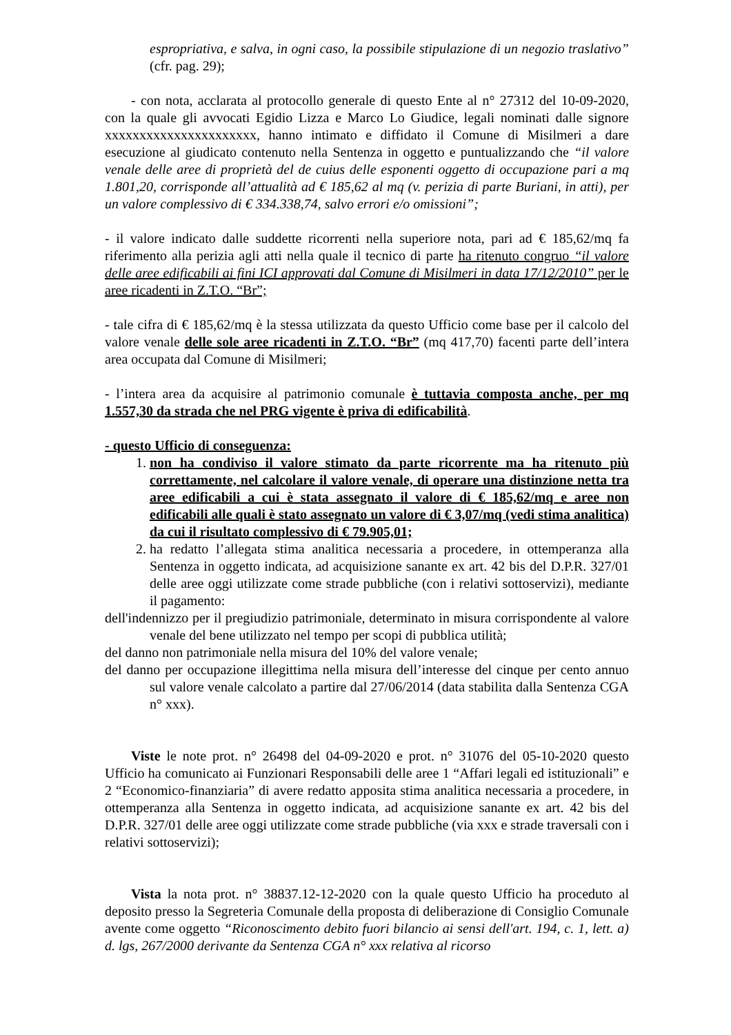espropriativa, e salva, in ogni caso, la possibile stipulazione di un negozio traslativo” (cfr. pag. 29);
- con nota, acclarata al protocollo generale di questo Ente al n° 27312 del 10-09-2020, con la quale gli avvocati Egidio Lizza e Marco Lo Giudice, legali nominati dalle signore xxxxxxxxxxxxxxxxxxxxxx, hanno intimato e diffidato il Comune di Misilmeri a dare esecuzione al giudicato contenuto nella Sentenza in oggetto e puntualizzando che “il valore venale delle aree di proprietà del de cuius delle esponenti oggetto di occupazione pari a mq 1.801,20, corrisponde all’attualità ad € 185,62 al mq (v. perizia di parte Buriani, in atti), per un valore complessivo di € 334.338,74, salvo errori e/o omissioni”;
- il valore indicato dalle suddette ricorrenti nella superiore nota, pari ad € 185,62/mq fa riferimento alla perizia agli atti nella quale il tecnico di parte ha ritenuto congruo “il valore delle aree edificabili ai fini ICI approvati dal Comune di Misilmeri in data 17/12/2010” per le aree ricadenti in Z.T.O. “Br”;
- tale cifra di € 185,62/mq è la stessa utilizzata da questo Ufficio come base per il calcolo del valore venale delle sole aree ricadenti in Z.T.O. “Br” (mq 417,70) facenti parte dell’intera area occupata dal Comune di Misilmeri;
- l’intera area da acquisire al patrimonio comunale è tuttavia composta anche, per mq 1.557,30 da strada che nel PRG vigente è priva di edificabilità.
- questo Ufficio di conseguenza:
1. non ha condiviso il valore stimato da parte ricorrente ma ha ritenuto più correttamente, nel calcolare il valore venale, di operare una distinzione netta tra aree edificabili a cui è stata assegnato il valore di € 185,62/mq e aree non edificabili alle quali è stato assegnato un valore di € 3,07/mq (vedi stima analitica) da cui il risultato complessivo di € 79.905,01;
2. ha redatto l’allegata stima analitica necessaria a procedere, in ottemperanza alla Sentenza in oggetto indicata, ad acquisizione sanante ex art. 42 bis del D.P.R. 327/01 delle aree oggi utilizzate come strade pubbliche (con i relativi sottoservizi), mediante il pagamento:
dell'indennizzo per il pregiudizio patrimoniale, determinato in misura corrispondente al valore venale del bene utilizzato nel tempo per scopi di pubblica utilità;
del danno non patrimoniale nella misura del 10% del valore venale;
del danno per occupazione illegittima nella misura dell’interesse del cinque per cento annuo sul valore venale calcolato a partire dal 27/06/2014 (data stabilita dalla Sentenza CGA n° xxx).
Viste le note prot. n° 26498 del 04-09-2020 e prot. n° 31076 del 05-10-2020 questo Ufficio ha comunicato ai Funzionari Responsabili delle aree 1 “Affari legali ed istituzionali” e 2 “Economico-finanziaria” di avere redatto apposita stima analitica necessaria a procedere, in ottemperanza alla Sentenza in oggetto indicata, ad acquisizione sanante ex art. 42 bis del D.P.R. 327/01 delle aree oggi utilizzate come strade pubbliche (via xxx e strade traversali con i relativi sottoservizi);
Vista la nota prot. n° 38837.12-12-2020 con la quale questo Ufficio ha proceduto al deposito presso la Segreteria Comunale della proposta di deliberazione di Consiglio Comunale avente come oggetto “Riconoscimento debito fuori bilancio ai sensi dell'art. 194, c. 1, lett. a) d. lgs, 267/2000 derivante da Sentenza CGA n° xxx relativa al ricorso